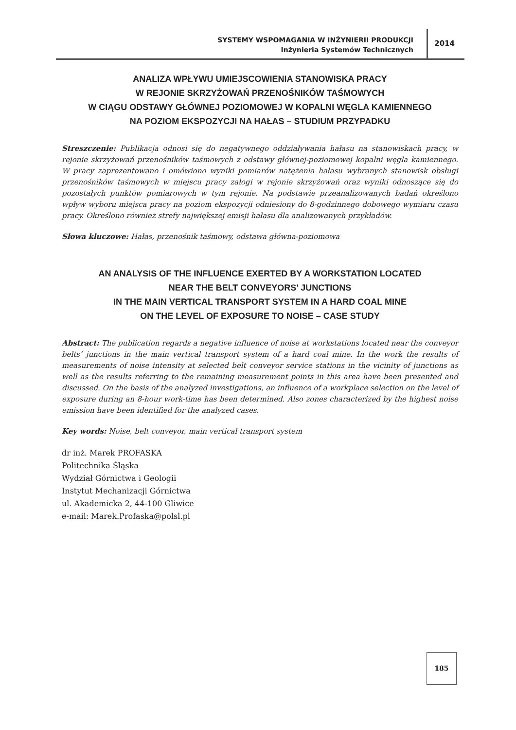SYSTEMY WSPOMAGANIA W INŻYNIERII PRODUKCJI
Inżynieria Systemów Technicznych
2014
ANALIZA WPŁYWU UMIEJSCOWIENIA STANOWISKA PRACY
W REJONIE SKRZYŻOWAŃ PRZENOŚNIKÓW TAŚMOWYCH
W CIĄGU ODSTAWY GŁÓWNEJ POZIOMOWEJ W KOPALNI WĘGLA KAMIENNEGO
NA POZIOM EKSPOZYCJI NA HAŁAS – STUDIUM PRZYPADKU
Streszczenie: Publikacja odnosi się do negatywnego oddziaływania hałasu na stanowiskach pracy, w rejonie skrzyżowań przenośników taśmowych z odstawy głównej-poziomowej kopalni węgla kamiennego. W pracy zaprezentowano i omówiono wyniki pomiarów natężenia hałasu wybranych stanowisk obsługi przenośników taśmowych w miejscu pracy załogi w rejonie skrzyżowań oraz wyniki odnoszące się do pozostałych punktów pomiarowych w tym rejonie. Na podstawie przeanalizowanych badań określono wpływ wyboru miejsca pracy na poziom ekspozycji odniesiony do 8-godzinnego dobowego wymiaru czasu pracy. Określono również strefy największej emisji hałasu dla analizowanych przykładów.
Słowa kluczowe: Hałas, przenośnik taśmowy, odstawa główna-poziomowa
AN ANALYSIS OF THE INFLUENCE EXERTED BY A WORKSTATION LOCATED
NEAR THE BELT CONVEYORS’ JUNCTIONS
IN THE MAIN VERTICAL TRANSPORT SYSTEM IN A HARD COAL MINE
ON THE LEVEL OF EXPOSURE TO NOISE – CASE STUDY
Abstract: The publication regards a negative influence of noise at workstations located near the conveyor belts’ junctions in the main vertical transport system of a hard coal mine. In the work the results of measurements of noise intensity at selected belt conveyor service stations in the vicinity of junctions as well as the results referring to the remaining measurement points in this area have been presented and discussed. On the basis of the analyzed investigations, an influence of a workplace selection on the level of exposure during an 8-hour work-time has been determined. Also zones characterized by the highest noise emission have been identified for the analyzed cases.
Key words: Noise, belt conveyor, main vertical transport system
dr inż. Marek PROFASKA
Politechnika Śląska
Wydział Górnictwa i Geologii
Instytut Mechanizacji Górnictwa
ul. Akademicka 2, 44-100 Gliwice
e-mail: Marek.Profaska@polsl.pl
185